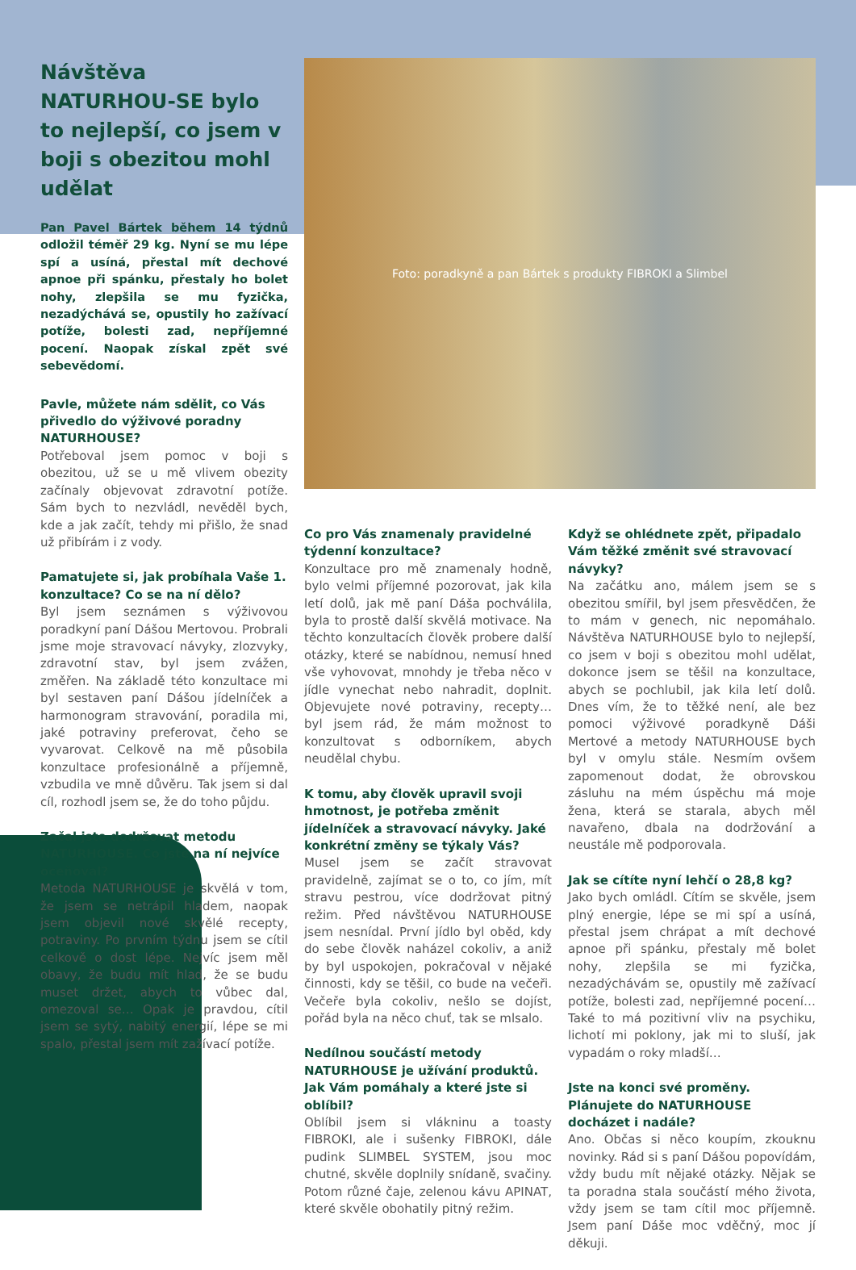Návštěva NATURHOU-SE bylo to nejlepší, co jsem v boji s obezitou mohl udělat
Pan Pavel Bártek během 14 týdnů odložil téměř 29 kg. Nyní se mu lépe spí a usíná, přestal mít dechové apnoe při spánku, přestaly ho bolet nohy, zlepšila se mu fyzička, nezadýchává se, opustily ho zažívací potíže, bolesti zad, nepříjemné pocení. Naopak získal zpět své sebevědomí.
Pavle, můžete nám sdělit, co Vás přivedlo do výživové poradny NATURHOUSE?
Potřeboval jsem pomoc v boji s obezitou, už se u mě vlivem obezity začínaly objevovat zdravotní potíže. Sám bych to nezvládl, nevěděl bych, kde a jak začít, tehdy mi přišlo, že snad už přibírám i z vody.
Pamatujete si, jak probíhala Vaše 1. konzultace? Co se na ní dělo?
Byl jsem seznámen s výživovou poradkyní paní Dášou Mertovou. Probrali jsme moje stravovací návyky, zlozvyky, zdravotní stav, byl jsem zvážen, změřen. Na základě této konzultace mi byl sestaven paní Dášou jídelníček a harmonogram stravování, poradila mi, jaké potraviny preferovat, čeho se vyvarovat. Celkově na mě působila konzultace profesionálně a příjemně, vzbudila ve mně důvěru. Tak jsem si dal cíl, rozhodl jsem se, že do toho půjdu.
Začal jste dodržovat metodu NATURHOUSE. Co jste na ní nejvíce oceňoval?
Metoda NATURHOUSE je skvělá v tom, že jsem se netrápil hladem, naopak jsem objevil nové skvělé recepty, potraviny. Po prvním týdnu jsem se cítil celkově o dost lépe. Nejvíc jsem měl obavy, že budu mít hlad, že se budu muset držet, abych to vůbec dal, omezoval se… Opak je pravdou, cítil jsem se sytý, nabitý energií, lépe se mi spalo, přestal jsem mít zažívací potíže.
Foto: poradkyně a pan Bártek s produkty FIBROKI a Slimbel
Co pro Vás znamenaly pravidelné týdenní konzultace?
Konzultace pro mě znamenaly hodně, bylo velmi příjemné pozorovat, jak kila letí dolů, jak mě paní Dáša pochválila, byla to prostě další skvělá motivace. Na těchto konzultacích člověk probere další otázky, které se nabídnou, nemusí hned vše vyhovovat, mnohdy je třeba něco v jídle vynechat nebo nahradit, doplnit. Objevujete nové potraviny, recepty… byl jsem rád, že mám možnost to konzultovat s odborníkem, abych neudělal chybu.
K tomu, aby člověk upravil svoji hmotnost, je potřeba změnit jídelníček a stravovací návyky. Jaké konkrétní změny se týkaly Vás?
Musel jsem se začít stravovat pravidelně, zajímat se o to, co jím, mít stravu pestrou, více dodržovat pitný režim. Před návštěvou NATURHOUSE jsem nesnídal. První jídlo byl oběd, kdy do sebe člověk naházel cokoliv, a aniž by byl uspokojen, pokračoval v nějaké činnosti, kdy se těšil, co bude na večeři. Večeře byla cokoliv, nešlo se dojíst, pořád byla na něco chuť, tak se mlsalo.
Nedílnou součástí metody NATURHOUSE je užívání produktů. Jak Vám pomáhaly a které jste si oblíbil?
Oblíbil jsem si vlákninu a toasty FIBROKI, ale i sušenky FIBROKI, dále pudink SLIMBEL SYSTEM, jsou moc chutné, skvěle doplnily snídaně, svačiny. Potom různé čaje, zelenou kávu APINAT, které skvěle obohatily pitný režim.
Když se ohlédnete zpět, připadalo Vám těžké změnit své stravovací návyky?
Na začátku ano, málem jsem se s obezitou smířil, byl jsem přesvědčen, že to mám v genech, nic nepomáhalo. Návštěva NATURHOUSE bylo to nejlepší, co jsem v boji s obezitou mohl udělat, dokonce jsem se těšil na konzultace, abych se pochlubil, jak kila letí dolů. Dnes vím, že to těžké není, ale bez pomoci výživové poradkyně Dáši Mertové a metody NATURHOUSE bych byl v omylu stále. Nesmím ovšem zapomenout dodat, že obrovskou zásluhu na mém úspěchu má moje žena, která se starala, abych měl navařeno, dbala na dodržování a neustále mě podporovala.
Jak se cítíte nyní lehčí o 28,8 kg?
Jako bych omládl. Cítím se skvěle, jsem plný energie, lépe se mi spí a usíná, přestal jsem chrápat a mít dechové apnoe při spánku, přestaly mě bolet nohy, zlepšila se mi fyzička, nezadýchávám se, opustily mě zažívací potíže, bolesti zad, nepříjemné pocení… Také to má pozitivní vliv na psychiku, lichotí mi poklony, jak mi to sluší, jak vypadám o roky mladší…
Jste na konci své proměny. Plánujete do NATURHOUSE docházet i nadále?
Ano. Občas si něco koupím, zkouknu novinky. Rád si s paní Dášou popovídám, vždy budu mít nějaké otázky. Nějak se ta poradna stala součástí mého života, vždy jsem se tam cítil moc příjemně. Jsem paní Dáše moc vděčný, moc jí děkuji.